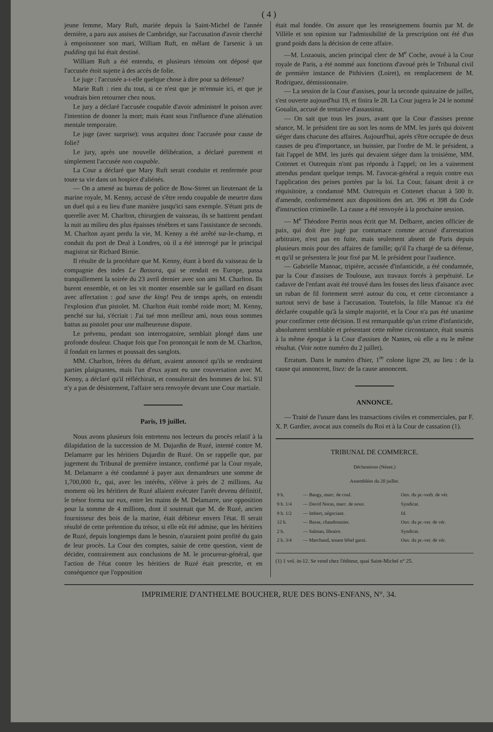( 4 )
jeune femme, Mary Ruft, mariée depuis la Saint-Michel de l'année dernière, a paru aux assises de Cambridge, sur l'accusation d'avoir cherché à empoisonner son mari, William Ruft, en mêlant de l'arsenic à un pudding qui lui était destiné.
William Ruft a été entendu, et plusieurs témoins ont déposé que l'accusée étoit sujette à des accès de folie.
Le juge : l'accusée a-t-elle quelque chose à dire pour sa défense?
Marie Ruft : rien du tout, si ce n'est que je m'ennuie ici, et que je voudrais bien retourner chez nous.
Le jury a déclaré l'accusée coupable d'avoir administré le poison avec l'intention de donner la mort; mais étant sous l'influence d'une aliénation mentale temporaire.
Le juge (avec surprise): vous acquitez donc l'accusée pour cause de folie?
Le jury, après une nouvelle délibération, a déclaré purement et simplement l'accusée non coupable.
La Cour a déclaré que Mary Ruft serait conduite et renfermée pour toute sa vie dans un hospice d'aliénés.
— On a amené au bureau de police de Bow-Street un lieutenant de la marine royale, M. Kenny, accusé de s'être rendu coupable de meurtre dans un duel qui a eu lieu d'une manière jusqu'ici sans exemple. S'étant pris de querelle avec M. Charlton, chirurgien de vaisseau, ils se battirent pendant la nuit au milieu des plus épaisses ténèbres et sans l'assistance de seconds. M. Charlton ayant perdu la vie, M. Kenny a été arrêté sur-le-champ, et conduit du port de Deal à Londres, où il a été interrogé par le principal magistrat sir Richard Birnie.
Il résulte de la procédure que M. Kenny, étant à bord du vaisseau de la compagnie des indes Le Bassora, qui se rendait en Europe, passa tranquillement la soirée du 23 avril dernier avec son ami M. Charlton. Ils burent ensemble, et on les vit monter ensemble sur le gaillard en disant avec affectation : god save the king! Peu de temps après, on entendit l'explosion d'un pistolet. M. Charlton était tombé roide mort; M. Kenny, penché sur lui, s'écriait : J'ai tué mon meilleur ami, nous nous sommes battus au pistolet pour une malheureuse dispute.
Le prévenu, pendant son interrogatoire, semblait plongé dans une profonde douleur. Chaque fois que l'on prononçait le nom de M. Charlton, il fondait en larmes et poussait des sanglots.
MM. Charlton, frères du défunt, avaient annoncé qu'ils se rendraient parties plaignantes, mais l'un d'eux ayant eu une couversation avec M. Kenny, a déclaré qu'il réfléchirait, et consulterait des hommes de loi. S'il n'y a pas de désistement, l'affaire sera renvoyée devant une Cour martiale.
Paris, 19 juillet.
Nous avons plusieurs fois entretenu nos lecteurs du procès relatif à la dilapidation de la succession de M. Dujardin de Ruzé, intenté contre M. Delamarre par les héritiers Dujardin de Ruzé. On se rappelle que, par jugement du Tribunal de première instance, confirmé par la Cour royale, M. Delamarre a été condamné à payer aux demandeurs une somme de 1,700,000 fr., qui, avec les intérêts, s'élève à près de 2 millions. Au moment où les héritiers de Ruzé allaient exécuter l'arrêt devenu définitif, le trésor forma sur eux, entre les mains de M. Delamarre, une opposition pour la somme de 4 millions, dont il soutenait que M. de Ruzé, ancien fournisseur des bois de la marine, était débiteur envers l'état. Il serait résulté de cette prétention du trésor, si elle eût été admise, que les héritiers de Ruzé, depuis longtemps dans le besoin, n'auraient point profité du gain de leur procès. La Cour des comptes, saisie de cette question, vient de décider, contrairement aux conclusions de M. le procureur-général, que l'action de l'état contre les héritiers de Ruzé était prescrite, et en conséquence que l'opposition
était mal fondée. On assure que les renseignemens fournis par M. de Villèle et son opinion sur l'admissibilité de la prescription ont été d'un grand poids dans la décision de cette affaire.
—M. Lozaouis, ancien principal clerc de M<sup>e</sup> Coche, avoué à la Cour royale de Paris, a été nommé aux fonctions d'avoué près le Tribunal civil de première instance de Pithiviers (Loiret), en remplacement de M. Rodriguez, démissionnaire.
— La session de la Cour d'assises, pour la seconde quinzaine de juillet, s'est ouverte aujourd'hui 19, et finira le 28. La Cour jugera le 24 le nommé Goualin, accusé de tentative d'assassinat.
— On sait que tous les jours, avant que la Cour d'assises prenne séance, M. le président tire au sort les noms de MM. les jurés qui doivent siéger dans chacune des affaires. Aujourd'hui, après s'être occupée de deux causes de peu d'importance, un huissier, par l'ordre de M. le président, a fait l'appel de MM. les jurés qui devaient siéger dans la troisième, MM. Cottenet et Outrequin n'ont pas répondu à l'appel; on les a vainement attendus pendant quelque temps. M. l'avocat-général a requis contre eux l'application des peines portées par la loi. La Cour, faisant droit à ce réquisitoire, a condamné MM. Outrequin et Cottenet chacun à 500 fr. d'amende, conformément aux dispositions des art. 396 et 398 du Code d'instruction criminelle. La cause a été renvoyée à la prochaine session.
— M<sup>e</sup> Théodore Perrin nous écrit que M. Delbarre, ancien officier de paix, qui doit être jugé par contumace comme accusé d'arrestation arbitraire, n'est pas en fuite, mais seulement absent de Paris depuis plusieurs mois pour des affaires de famille; qu'il l'a chargé de sa défense, et qu'il se présentera le jour fixé par M. le président pour l'audience.
— Gabrielle Manoac, tripière, accusée d'infanticide, a été condamnée, par la Cour d'assises de Toulouse, aux travaux forcés à perpétuité. Le cadavre de l'enfant avait été trouvé dans les fosses des lieux d'aisance avec un ruban de fil fortement serré autour du cou, et cette circonstance a surtout servi de base à l'accusation. Toutefois, la fille Manoac n'a été déclarée coupable qu'à la simple majorité, et la Cour n'a pas été unanime pour confirmer cette décision. Il est remarquable qu'un crime d'infanticide, absolument semblable et présentant cette même circonstance, était soumis à la même époque à la Cour d'assises de Nantes, où elle a eu le même résultat. (Voir notre numéro du 2 juillet).
Erratum. Dans le numéro d'hier, 1<sup>re</sup> colone ligne 29, au lieu : de la cause qui annoncent, lisez: de la cause annoncent.
ANNONCE.
— Traité de l'usure dans les transactions civiles et commerciales, par F. X. P. Gardier, avocat aux conseils du Roi et à la Cour de cassation (1).
TRIBUNAL DE COMMERCE.
Déclarations (Néant.)
Assemblées du 20 juillet.
| 9 h. | — Baugy, marc. de coul. | Ouv. du pr.-verb. de vér. |
| 9 h. 1/4 | — David Noras, marc. de nouv. | Syndicat. |
| 9 h. 1/2 | — Imbert, négociant. | Id. |
| 12 h. | — Basse, chaudronnier. | Ouv. du pr.-ver. de vér. |
| 2 h. | — Salman, libraire. | Syndicat. |
| 2 h. 3/4 | — Marchand, tenant hôtel garni. | Ouv. du pr.-ver. de vér. |
(1) 1 vol. in-12. Se vend chez l'éditeur, quai Saint-Michel n° 25.
IMPRIMERIE D'ANTHELME BOUCHER, RUE DES BONS-ENFANS, N°. 34.